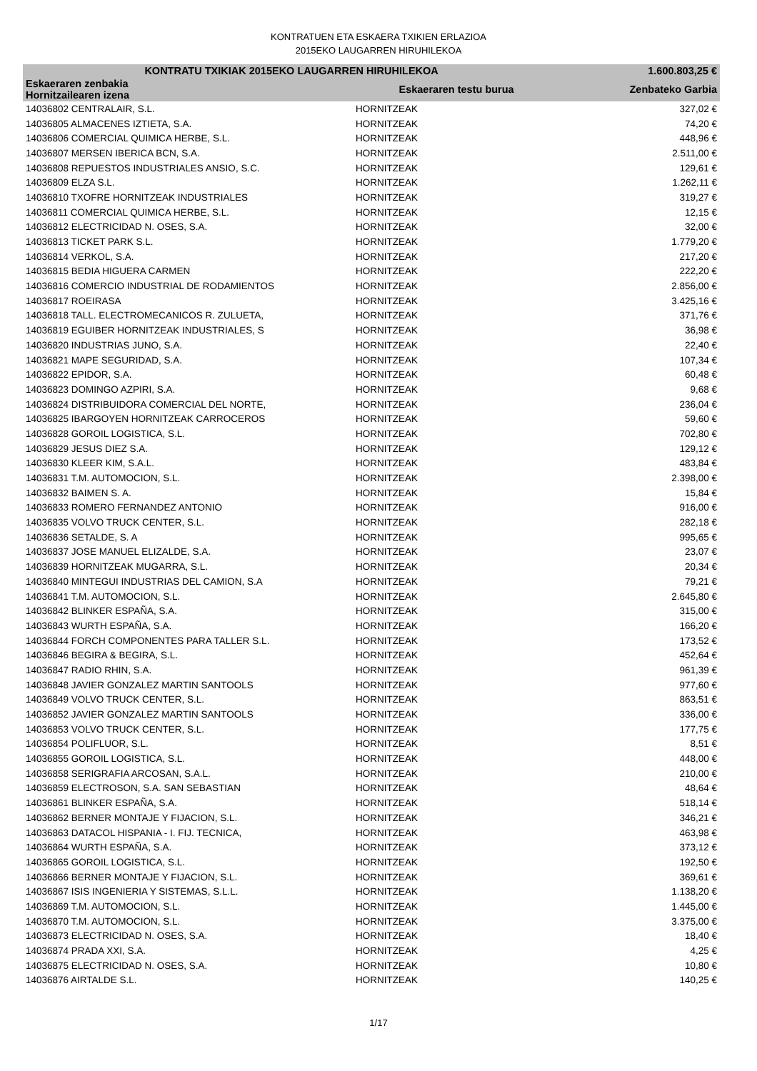KONTRATUEN ETA ESKAERA TXIKIEN ERLAZIOA
2015EKO LAUGARREN HIRUHILEKOA
| KONTRATU TXIKIAK 2015EKO LAUGARREN HIRUHILEKOA | | | 1.600.803,25 € |
| --- | --- | --- | --- |
| Eskaeraren zenbakia Hornitzailearen izena | | Eskaeraren testu burua | Zenbateko Garbia |
| 14036802 CENTRALAIR, S.L. | | HORNITZEAK | 327,02 € |
| 14036805 ALMACENES IZTIETA, S.A. | | HORNITZEAK | 74,20 € |
| 14036806 COMERCIAL QUIMICA HERBE, S.L. | | HORNITZEAK | 448,96 € |
| 14036807 MERSEN IBERICA BCN, S.A. | | HORNITZEAK | 2.511,00 € |
| 14036808 REPUESTOS INDUSTRIALES ANSIO, S.C. | | HORNITZEAK | 129,61 € |
| 14036809 ELZA S.L. | | HORNITZEAK | 1.262,11 € |
| 14036810 TXOFRE HORNITZEAK INDUSTRIALES | | HORNITZEAK | 319,27 € |
| 14036811 COMERCIAL QUIMICA HERBE, S.L. | | HORNITZEAK | 12,15 € |
| 14036812 ELECTRICIDAD N. OSES, S.A. | | HORNITZEAK | 32,00 € |
| 14036813 TICKET PARK S.L. | | HORNITZEAK | 1.779,20 € |
| 14036814 VERKOL, S.A. | | HORNITZEAK | 217,20 € |
| 14036815 BEDIA HIGUERA CARMEN | | HORNITZEAK | 222,20 € |
| 14036816 COMERCIO INDUSTRIAL DE RODAMIENTOS | | HORNITZEAK | 2.856,00 € |
| 14036817 ROEIRASA | | HORNITZEAK | 3.425,16 € |
| 14036818 TALL. ELECTROMECANICOS R. ZULUETA, | | HORNITZEAK | 371,76 € |
| 14036819 EGUIBER HORNITZEAK INDUSTRIALES, S | | HORNITZEAK | 36,98 € |
| 14036820 INDUSTRIAS JUNO, S.A. | | HORNITZEAK | 22,40 € |
| 14036821 MAPE SEGURIDAD, S.A. | | HORNITZEAK | 107,34 € |
| 14036822 EPIDOR, S.A. | | HORNITZEAK | 60,48 € |
| 14036823 DOMINGO AZPIRI, S.A. | | HORNITZEAK | 9,68 € |
| 14036824 DISTRIBUIDORA COMERCIAL DEL NORTE, | | HORNITZEAK | 236,04 € |
| 14036825 IBARGOYEN HORNITZEAK CARROCEROS | | HORNITZEAK | 59,60 € |
| 14036828 GOROIL LOGISTICA, S.L. | | HORNITZEAK | 702,80 € |
| 14036829 JESUS DIEZ S.A. | | HORNITZEAK | 129,12 € |
| 14036830 KLEER KIM, S.A.L. | | HORNITZEAK | 483,84 € |
| 14036831 T.M. AUTOMOCION, S.L. | | HORNITZEAK | 2.398,00 € |
| 14036832 BAIMEN S. A. | | HORNITZEAK | 15,84 € |
| 14036833 ROMERO FERNANDEZ ANTONIO | | HORNITZEAK | 916,00 € |
| 14036835 VOLVO TRUCK CENTER, S.L. | | HORNITZEAK | 282,18 € |
| 14036836 SETALDE, S. A | | HORNITZEAK | 995,65 € |
| 14036837 JOSE MANUEL ELIZALDE, S.A. | | HORNITZEAK | 23,07 € |
| 14036839 HORNITZEAK MUGARRA, S.L. | | HORNITZEAK | 20,34 € |
| 14036840 MINTEGUI INDUSTRIAS DEL CAMION, S.A | | HORNITZEAK | 79,21 € |
| 14036841 T.M. AUTOMOCION, S.L. | | HORNITZEAK | 2.645,80 € |
| 14036842 BLINKER ESPAÑA, S.A. | | HORNITZEAK | 315,00 € |
| 14036843 WURTH ESPAÑA, S.A. | | HORNITZEAK | 166,20 € |
| 14036844 FORCH COMPONENTES PARA TALLER S.L. | | HORNITZEAK | 173,52 € |
| 14036846 BEGIRA & BEGIRA, S.L. | | HORNITZEAK | 452,64 € |
| 14036847 RADIO RHIN, S.A. | | HORNITZEAK | 961,39 € |
| 14036848 JAVIER GONZALEZ MARTIN SANTOOLS | | HORNITZEAK | 977,60 € |
| 14036849 VOLVO TRUCK CENTER, S.L. | | HORNITZEAK | 863,51 € |
| 14036852 JAVIER GONZALEZ MARTIN SANTOOLS | | HORNITZEAK | 336,00 € |
| 14036853 VOLVO TRUCK CENTER, S.L. | | HORNITZEAK | 177,75 € |
| 14036854 POLIFLUOR, S.L. | | HORNITZEAK | 8,51 € |
| 14036855 GOROIL LOGISTICA, S.L. | | HORNITZEAK | 448,00 € |
| 14036858 SERIGRAFIA ARCOSAN, S.A.L. | | HORNITZEAK | 210,00 € |
| 14036859 ELECTROSON, S.A. SAN SEBASTIAN | | HORNITZEAK | 48,64 € |
| 14036861 BLINKER ESPAÑA, S.A. | | HORNITZEAK | 518,14 € |
| 14036862 BERNER MONTAJE Y FIJACION, S.L. | | HORNITZEAK | 346,21 € |
| 14036863 DATACOL HISPANIA - I. FIJ. TECNICA, | | HORNITZEAK | 463,98 € |
| 14036864 WURTH ESPAÑA, S.A. | | HORNITZEAK | 373,12 € |
| 14036865 GOROIL LOGISTICA, S.L. | | HORNITZEAK | 192,50 € |
| 14036866 BERNER MONTAJE Y FIJACION, S.L. | | HORNITZEAK | 369,61 € |
| 14036867 ISIS INGENIERIA Y SISTEMAS, S.L.L. | | HORNITZEAK | 1.138,20 € |
| 14036869 T.M. AUTOMOCION, S.L. | | HORNITZEAK | 1.445,00 € |
| 14036870 T.M. AUTOMOCION, S.L. | | HORNITZEAK | 3.375,00 € |
| 14036873 ELECTRICIDAD N. OSES, S.A. | | HORNITZEAK | 18,40 € |
| 14036874 PRADA XXI, S.A. | | HORNITZEAK | 4,25 € |
| 14036875 ELECTRICIDAD N. OSES, S.A. | | HORNITZEAK | 10,80 € |
| 14036876 AIRTALDE S.L. | | HORNITZEAK | 140,25 € |
1/17